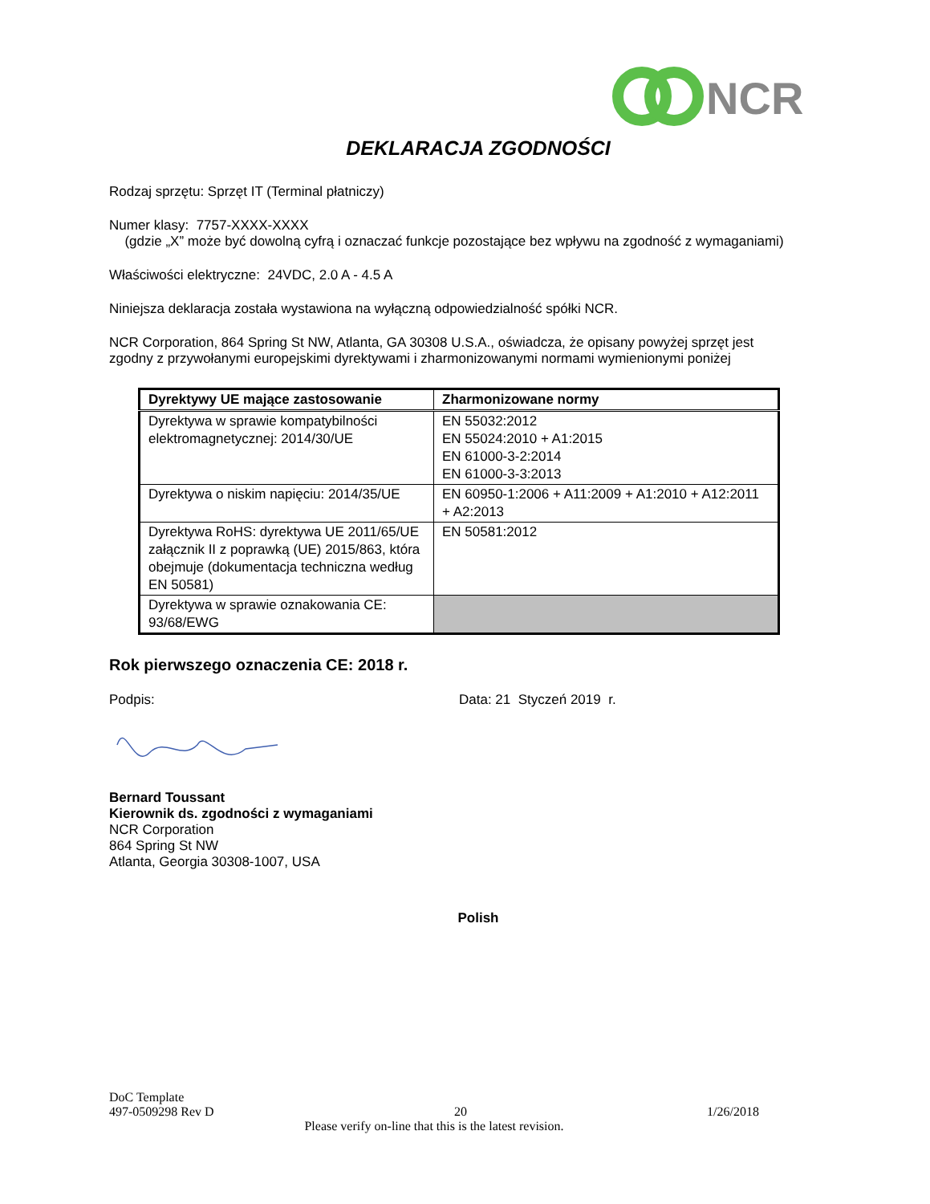NCR
DEKLARACJA ZGODNOŚCI
Rodzaj sprzętu: Sprzęt IT (Terminal płatniczy)
Numer klasy: 7757-XXXX-XXXX
(gdzie „X” może być dowolną cyfrą i oznaczać funkcje pozostające bez wpływu na zgodność z wymaganiami)
Właściwości elektryczne: 24VDC, 2.0 A - 4.5 A
Niniejsza deklaracja została wystawiona na wyłączną odpowiedzialność spółki NCR.
NCR Corporation, 864 Spring St NW, Atlanta, GA 30308 U.S.A., oświadcza, że opisany powyżej sprzęt jest zgodny z przywołanymi europejskimi dyrektywami i zharmonizowanymi normami wymienionymi poniżej
| Dyrektywy UE mające zastosowanie | Zharmonizowane normy |
| --- | --- |
| Dyrektywa w sprawie kompatybilności elektromagnetycznej: 2014/30/UE | EN 55032:2012 EN 55024:2010 + A1:2015 EN 61000-3-2:2014 EN 61000-3-3:2013 |
| Dyrektywa o niskim napięciu: 2014/35/UE | EN 60950-1:2006 + A11:2009 + A1:2010 + A12:2011 + A2:2013 |
| Dyrektywa RoHS: dyrektywa UE 2011/65/UE załącznik II z poprawką (UE) 2015/863, która obejmuje (dokumentacja techniczna według EN 50581) | EN 50581:2012 |
| Dyrektywa w sprawie oznakowania CE: 93/68/EWG | |
Rok pierwszego oznaczenia CE: 2018 r.
Podpis: Data: 21 Styczeń 2019 r.
Bernard Toussant
Kierownik ds. zgodności z wymaganiami
NCR Corporation
864 Spring St NW
Atlanta, Georgia 30308-1007, USA
Polish
DoC Template
497-0509298 Rev D 20 1/26/2018
Please verify on-line that this is the latest revision.